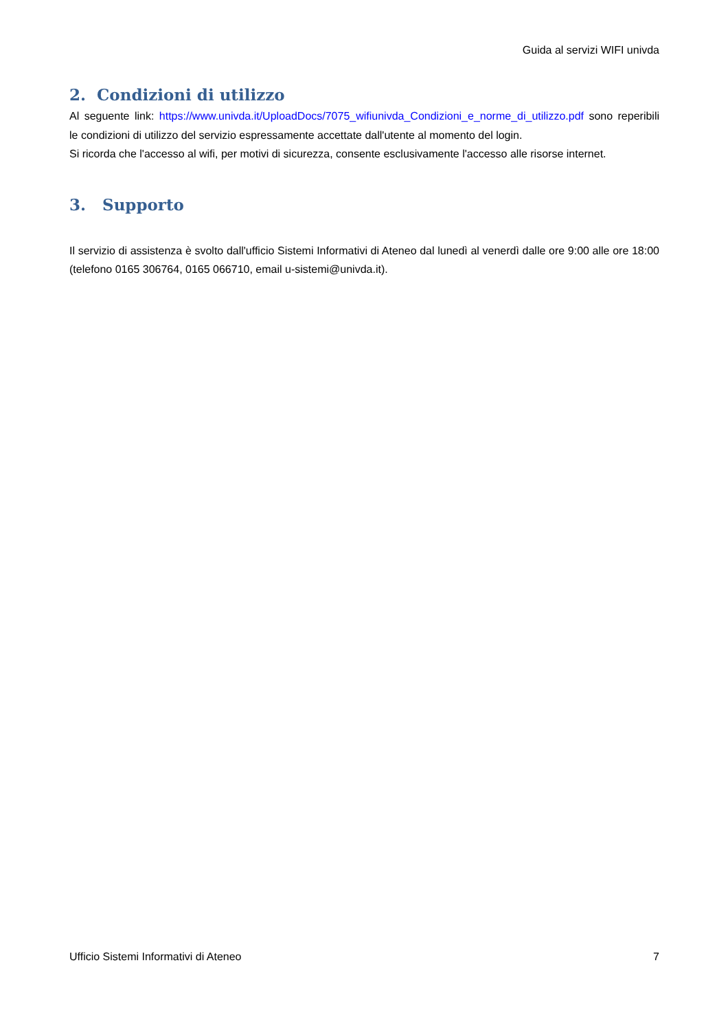Guida al servizi WIFI univda
2. Condizioni di utilizzo
Al seguente link: https://www.univda.it/UploadDocs/7075_wifiunivda_Condizioni_e_norme_di_utilizzo.pdf sono reperibili le condizioni di utilizzo del servizio espressamente accettate dall'utente al momento del login.
Si ricorda che l'accesso al wifi, per motivi di sicurezza, consente esclusivamente l'accesso alle risorse internet.
3. Supporto
Il servizio di assistenza è svolto dall'ufficio Sistemi Informativi di Ateneo dal lunedì al venerdì dalle ore 9:00 alle ore 18:00 (telefono 0165 306764, 0165 066710, email u-sistemi@univda.it).
Ufficio Sistemi Informativi di Ateneo 7